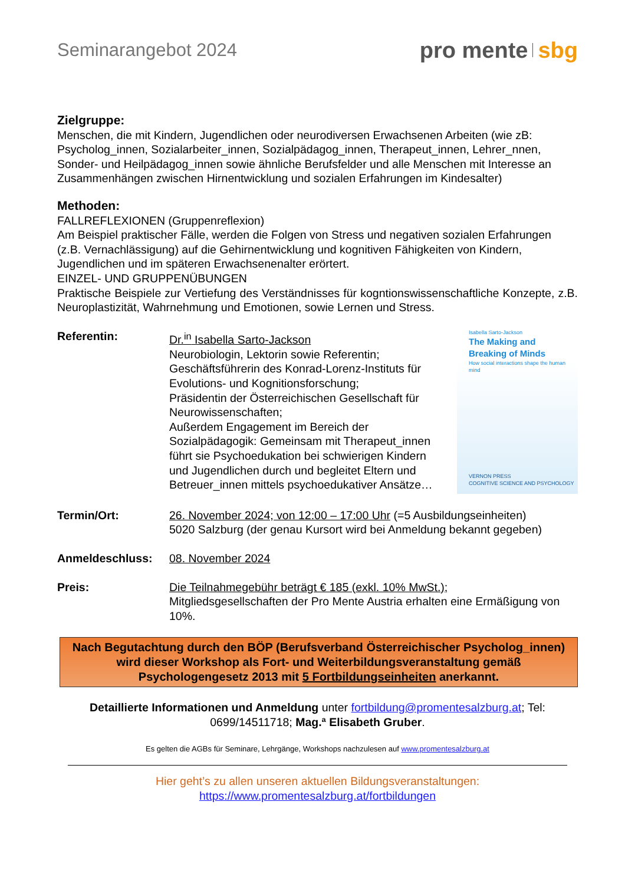Seminarangebot 2024
pro mente sbg
Zielgruppe:
Menschen, die mit Kindern, Jugendlichen oder neurodiversen Erwachsenen Arbeiten (wie zB: Psycholog_innen, Sozialarbeiter_innen, Sozialpädagog_innen, Therapeut_innen, Lehrer_nnen, Sonder- und Heilpädagog_innen sowie ähnliche Berufsfelder und alle Menschen mit Interesse an Zusammenhängen zwischen Hirnentwicklung und sozialen Erfahrungen im Kindesalter)
Methoden:
FALLREFLEXIONEN (Gruppenreflexion)
Am Beispiel praktischer Fälle, werden die Folgen von Stress und negativen sozialen Erfahrungen (z.B. Vernachlässigung) auf die Gehirnentwicklung und kognitiven Fähigkeiten von Kindern, Jugendlichen und im späteren Erwachsenenalter erörtert.
EINZEL- UND GRUPPENÜBUNGEN
Praktische Beispiele zur Vertiefung des Verständnisses für kogntionswissenschaftliche Konzepte, z.B. Neuroplastizität, Wahrnehmung und Emotionen, sowie Lernen und Stress.
Referentin: Dr.<sup>in</sup> Isabella Sarto-Jackson
Neurobiologin, Lektorin sowie Referentin;
Geschäftsführerin des Konrad-Lorenz-Instituts für Evolutions- und Kognitionsforschung;
Präsidentin der Österreichischen Gesellschaft für Neurowissenschaften;
Außerdem Engagement im Bereich der Sozialpädagogik: Gemeinsam mit Therapeut_innen führt sie Psychoedukation bei schwierigen Kindern und Jugendlichen durch und begleitet Eltern und Betreuer_innen mittels psychoedukativer Ansätze…
Isabella Sarto-Jackson
The Making and Breaking of Minds
How social interactions shape the human mind
VERNON PRESS
COGNITIVE SCIENCE AND PSYCHOLOGY
Termin/Ort: 26. November 2024; von 12:00 – 17:00 Uhr (=5 Ausbildungseinheiten)
5020 Salzburg (der genau Kursort wird bei Anmeldung bekannt gegeben)
Anmeldeschluss: 08. November 2024
Preis: Die Teilnahmegebühr beträgt € 185 (exkl. 10% MwSt.);
Mitgliedsgesellschaften der Pro Mente Austria erhalten eine Ermäßigung von 10%.
Nach Begutachtung durch den BÖP (Berufsverband Österreichischer Psycholog_innen) wird dieser Workshop als Fort- und Weiterbildungsveranstaltung gemäß Psychologengesetz 2013 mit 5 Fortbildungseinheiten anerkannt.
Detaillierte Informationen und Anmeldung unter fortbildung@promentesalzburg.at; Tel: 0699/14511718; Mag.ª Elisabeth Gruber.
Es gelten die AGBs für Seminare, Lehrgänge, Workshops nachzulesen auf www.promentesalzburg.at
Hier geht’s zu allen unseren aktuellen Bildungsveranstaltungen:
https://www.promentesalzburg.at/fortbildungen